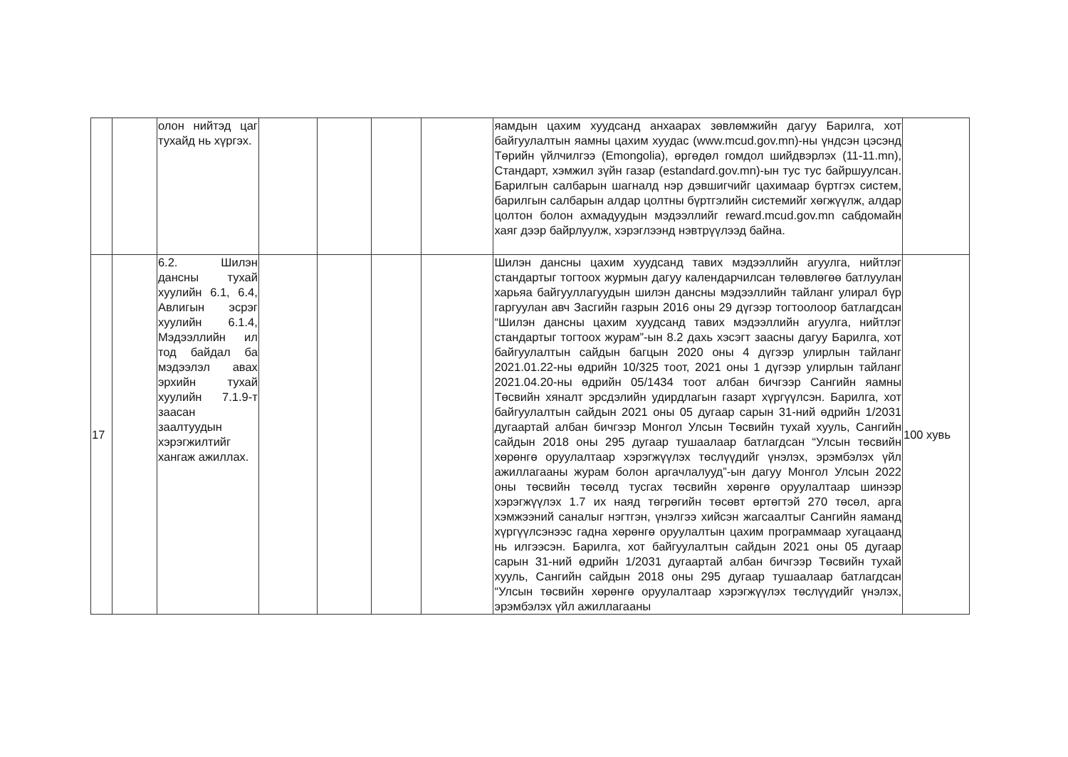| | | олон нийтэд цаг тухайд нь хүргэх. | | | | | яамдын цахим хуудсанд анхаарах зөвлөмжийн дагуу Барилга, хот байгуулалтын яамны цахим хуудас (www.mcud.gov.mn)-ны үндсэн цэсэнд Төрийн үйлчилгээ (Emongolia), өргөдөл гомдол шийдвэрлэх (11-11.mn), Стандарт, хэмжил зүйн газар (estandard.gov.mn)-ын тус тус байршуулсан. Барилгын салбарын шагналд нэр дэвшигчийг цахимаар бүртгэх систем, барилгын салбарын алдар цолтны бүртгэлийн системийг хөгжүүлж, алдар цолтон болон ахмадуудын мэдээллийг reward.mcud.gov.mn сабдомайн хаяг дээр байрлуулж, хэрэглээнд нэвтрүүлээд байна. | |
| 17 | | 6.2. Шилэн дансны тухай хуулийн 6.1, 6.4, Авлигын эсрэг хуулийн 6.1.4, Мэдээллийн ил тод байдал ба мэдээлэл авах эрхийн тухай хуулийн 7.1.9-т заасан заалтуудын хэрэгжилтийг хангаж ажиллах. | | | | | Шилэн дансны цахим хуудсанд тавих мэдээллийн агуулга, нийтлэг стандартыг тогтоох журмын дагуу календарчилсан төлөвлөгөө батлуулан харьяа байгууллагуудын шилэн дансны мэдээллийн тайланг улирал бүр гаргуулан авч Засгийн газрын 2016 оны 29 дүгээр тогтоолоор батлагдсан “Шилэн дансны цахим хуудсанд тавих мэдээллийн агуулга, нийтлэг стандартыг тогтоох журам”-ын 8.2 дахь хэсэгт заасны дагуу Барилга, хот байгуулалтын сайдын багцын 2020 оны 4 дүгээр улирлын тайланг 2021.01.22-ны өдрийн 10/325 тоот, 2021 оны 1 дүгээр улирлын тайланг 2021.04.20-ны өдрийн 05/1434 тоот албан бичгээр Сангийн яамны Төсвийн хяналт эрсдэлийн удирдлагын газарт хүргүүлсэн. Барилга, хот байгуулалтын сайдын 2021 оны 05 дугаар сарын 31-ний өдрийн 1/2031 дугаартай албан бичгээр Монгол Улсын Төсвийн тухай хууль, Сангийн сайдын 2018 оны 295 дугаар тушаалаар батлагдсан “Улсын төсвийн хөрөнгө оруулалтаар хэрэгжүүлэх төслүүдийг үнэлэх, эрэмбэлэх үйл ажиллагааны журам болон аргачлалууд”-ын дагуу Монгол Улсын 2022 оны төсвийн төсөлд тусгах төсвийн хөрөнгө оруулалтаар шинээр хэрэгжүүлэх 1.7 их наяд төгрөгийн төсөвт өртөгтэй 270 төсөл, арга хэмжээний саналыг нэгтгэн, үнэлгээ хийсэн жагсаалтыг Сангийн яаманд хүргүүлсэнээс гадна хөрөнгө оруулалтын цахим программаар хугацаанд нь илгээсэн. Барилга, хот байгуулалтын сайдын 2021 оны 05 дугаар сарын 31-ний өдрийн 1/2031 дугаартай албан бичгээр Төсвийн тухай хууль, Сангийн сайдын 2018 оны 295 дугаар тушаалаар батлагдсан “Улсын төсвийн хөрөнгө оруулалтаар хэрэгжүүлэх төслүүдийг үнэлэх, эрэмбэлэх үйл ажиллагааны | 100 хувь |